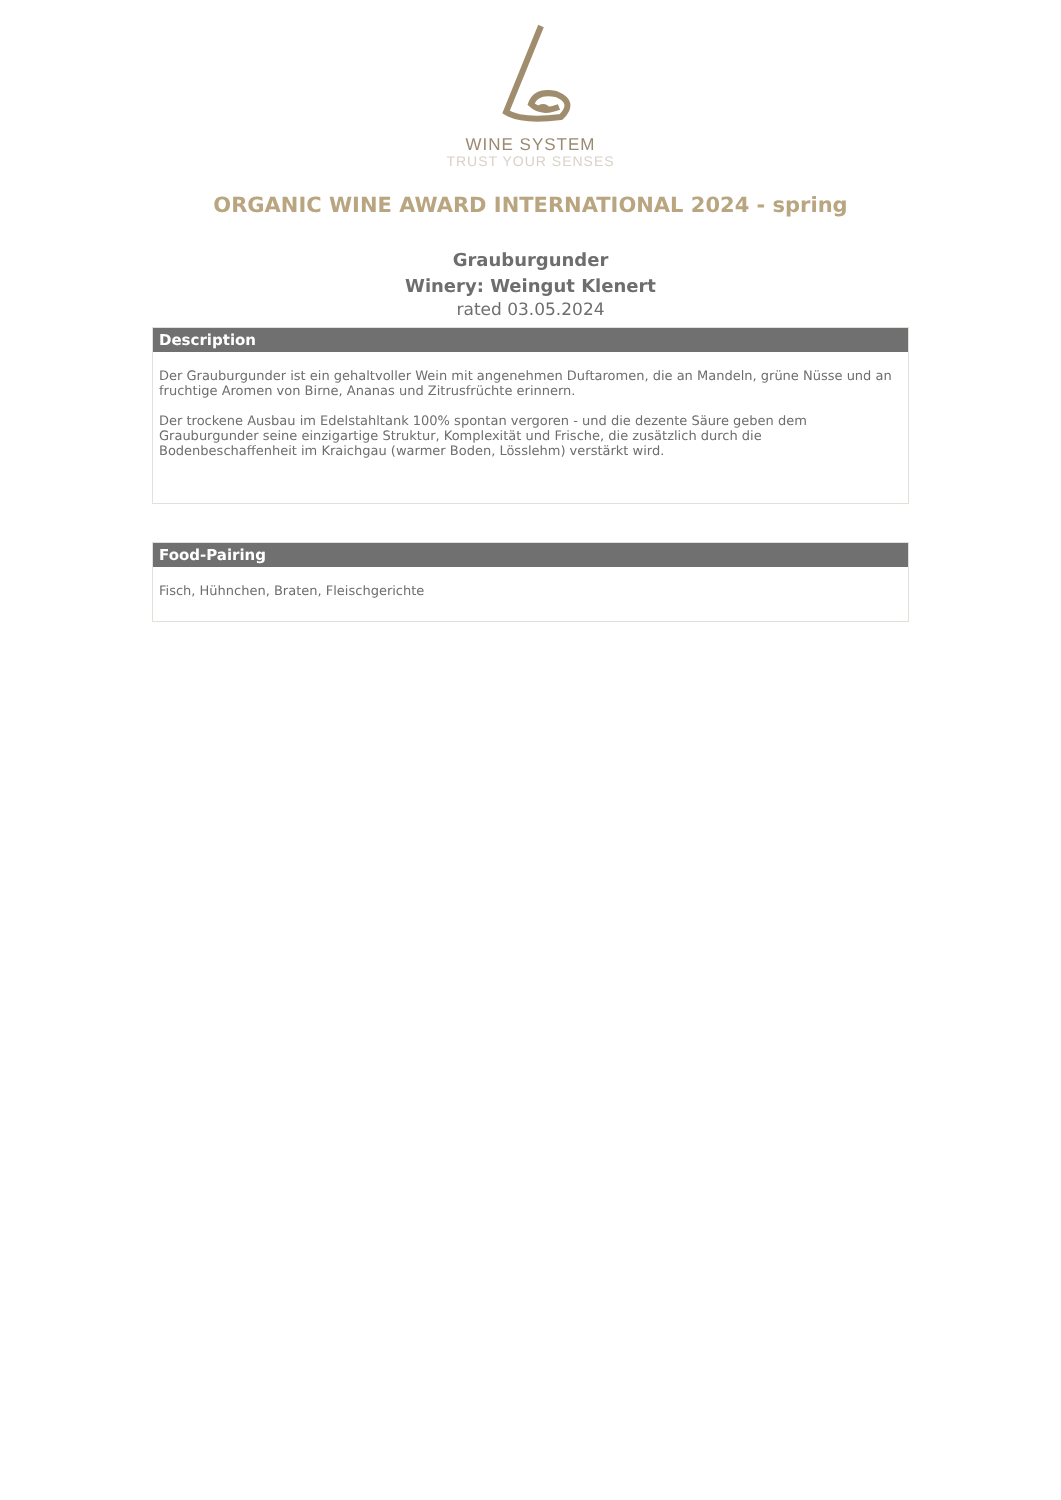WINE SYSTEM
TRUST YOUR SENSES
ORGANIC WINE AWARD INTERNATIONAL 2024 - spring
Grauburgunder
Winery: Weingut Klenert
rated 03.05.2024
Description
Der Grauburgunder ist ein gehaltvoller Wein mit angenehmen Duftaromen, die an Mandeln, grüne Nüsse und an fruchtige Aromen von Birne, Ananas und Zitrusfrüchte erinnern.
Der trockene Ausbau im Edelstahltank 100% spontan vergoren - und die dezente Säure geben dem Grauburgunder seine einzigartige Struktur, Komplexität und Frische, die zusätzlich durch die Bodenbeschaffenheit im Kraichgau (warmer Boden, Lösslehm) verstärkt wird.
Food-Pairing
Fisch, Hühnchen, Braten, Fleischgerichte